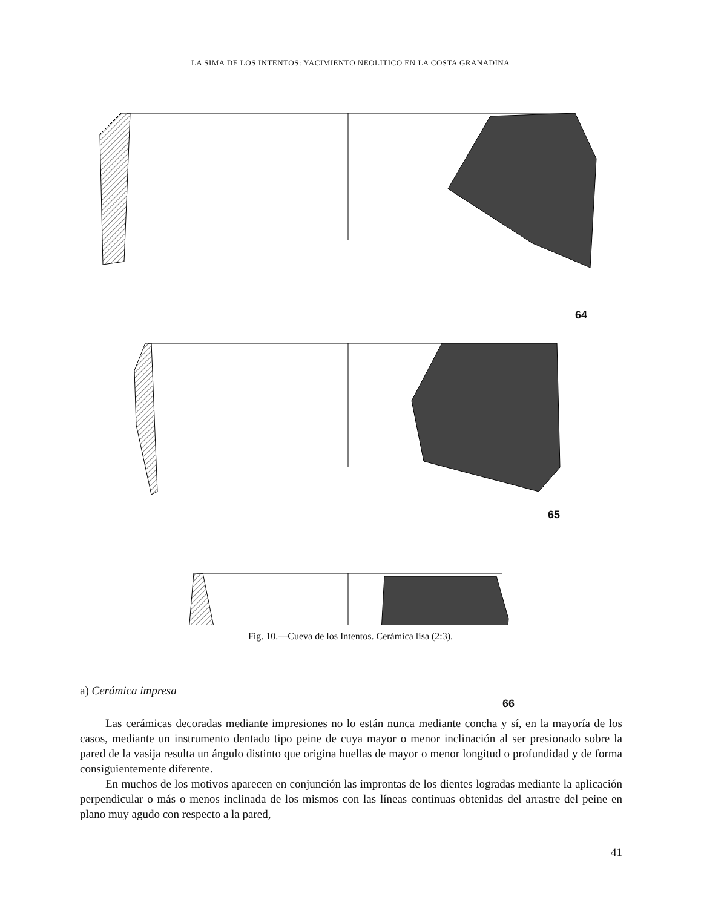LA SIMA DE LOS INTENTOS: YACIMIENTO NEOLITICO EN LA COSTA GRANADINA
64
65
66
Fig. 10.—Cueva de los Intentos. Cerámica lisa (2:3).
a) Cerámica impresa
Las cerámicas decoradas mediante impresiones no lo están nunca mediante concha y sí, en la mayoría de los casos, mediante un instrumento dentado tipo peine de cuya mayor o menor inclinación al ser presionado sobre la pared de la vasija resulta un ángulo distinto que origina huellas de mayor o menor longitud o profundidad y de forma consiguientemente diferente.
En muchos de los motivos aparecen en conjunción las improntas de los dientes logradas mediante la aplicación perpendicular o más o menos inclinada de los mismos con las líneas continuas obtenidas del arrastre del peine en plano muy agudo con respecto a la pared,
41